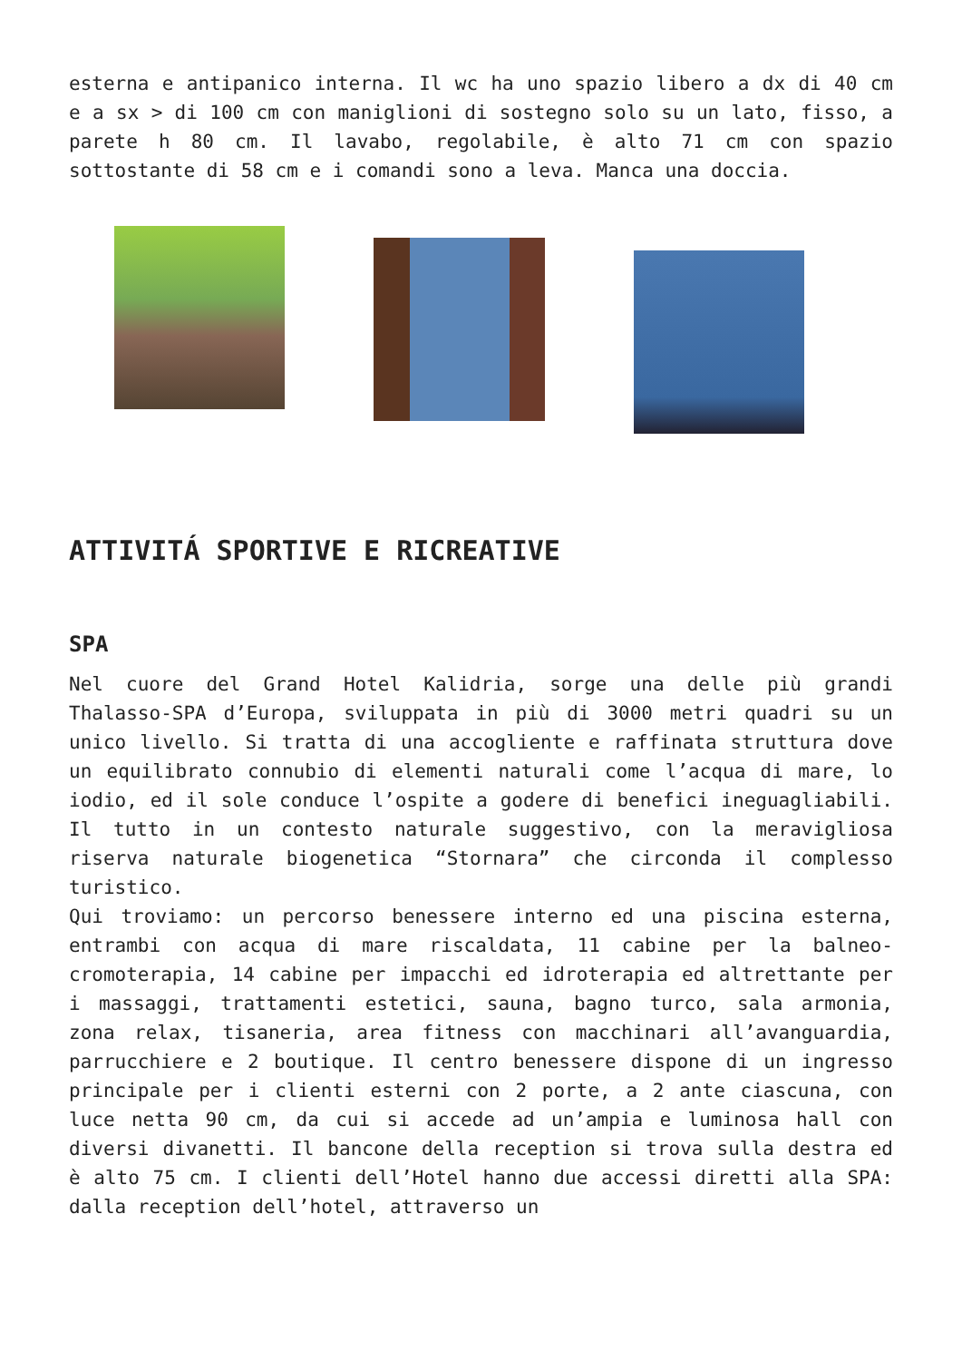esterna e antipanico interna. Il wc ha uno spazio libero a dx di 40 cm e a sx > di 100 cm con maniglioni di sostegno solo su un lato, fisso, a parete h 80 cm. Il lavabo, regolabile, è alto 71 cm con spazio sottostante di 58 cm e i comandi sono a leva. Manca una doccia.
ATTIVITÁ SPORTIVE E RICREATIVE
SPA
Nel cuore del Grand Hotel Kalidria, sorge una delle più grandi Thalasso-SPA d’Europa, sviluppata in più di 3000 metri quadri su un unico livello. Si tratta di una accogliente e raffinata struttura dove un equilibrato connubio di elementi naturali come l’acqua di mare, lo iodio, ed il sole conduce l’ospite a godere di benefici ineguagliabili. Il tutto in un contesto naturale suggestivo, con la meravigliosa riserva naturale biogenetica “Stornara” che circonda il complesso turistico.
Qui troviamo: un percorso benessere interno ed una piscina esterna, entrambi con acqua di mare riscaldata, 11 cabine per la balneo-cromoterapia, 14 cabine per impacchi ed idroterapia ed altrettante per i massaggi, trattamenti estetici, sauna, bagno turco, sala armonia, zona relax, tisaneria, area fitness con macchinari all’avanguardia, parrucchiere e 2 boutique. Il centro benessere dispone di un ingresso principale per i clienti esterni con 2 porte, a 2 ante ciascuna, con luce netta 90 cm, da cui si accede ad un’ampia e luminosa hall con diversi divanetti. Il bancone della reception si trova sulla destra ed è alto 75 cm. I clienti dell’Hotel hanno due accessi diretti alla SPA: dalla reception dell’hotel, attraverso un